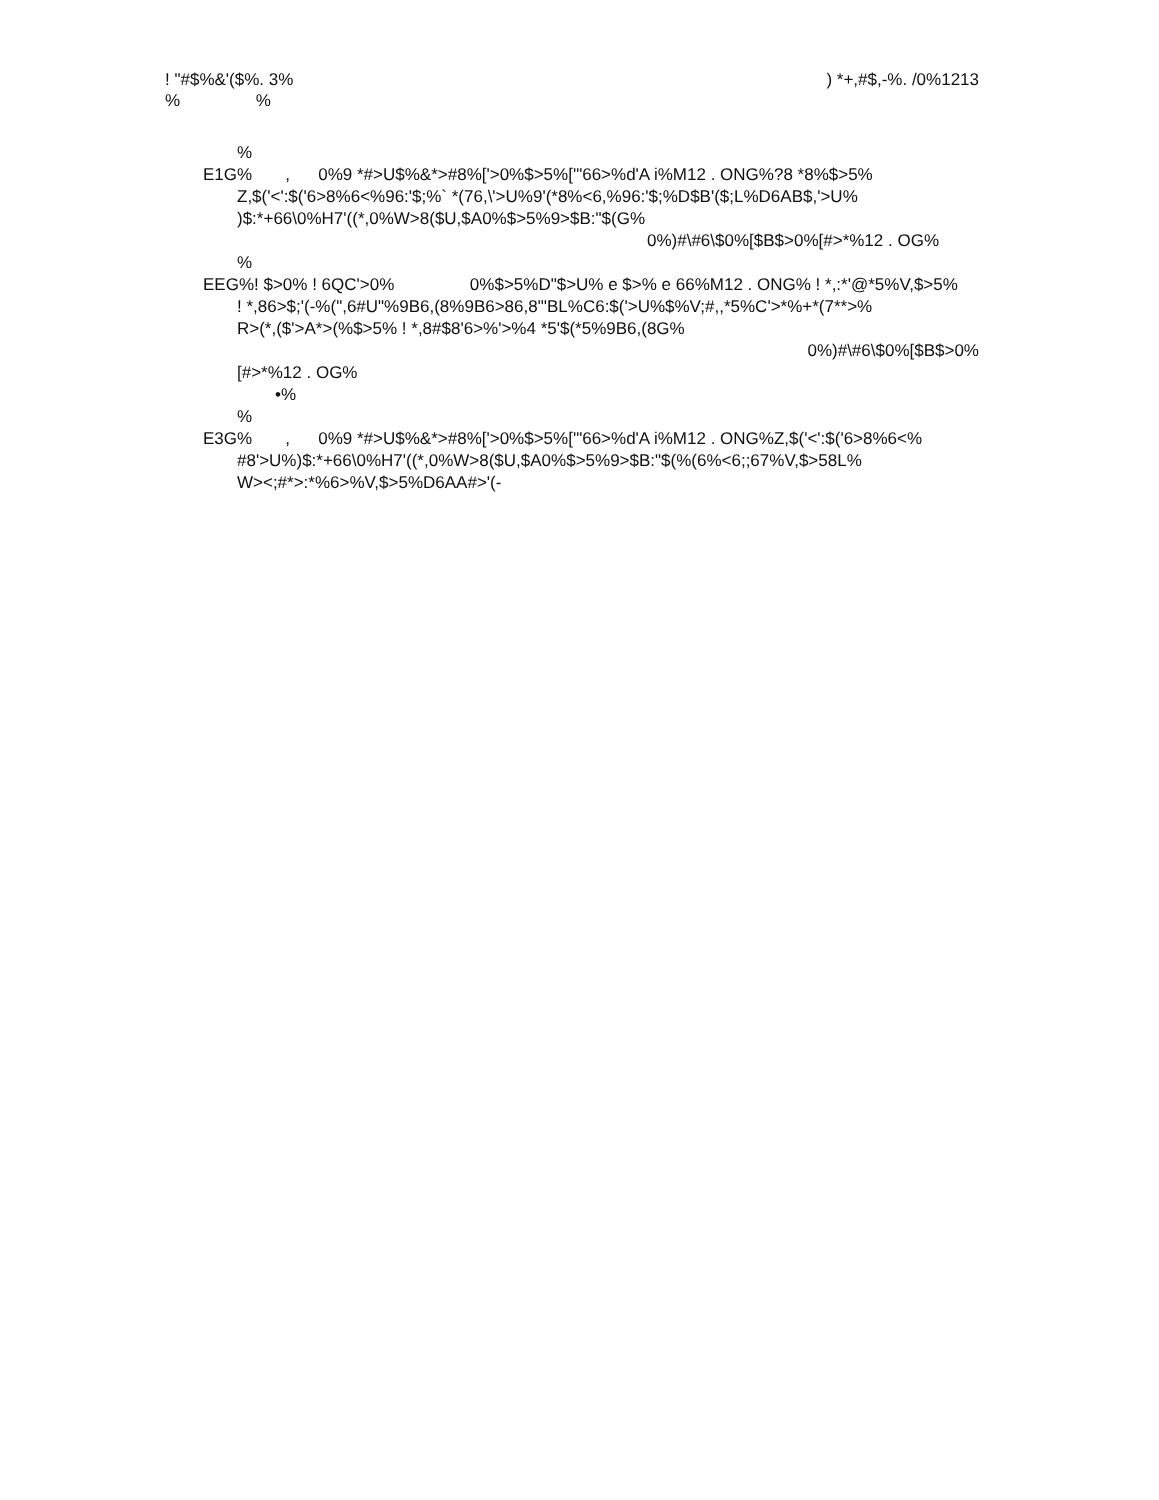! "#$%&'($%. 3%) *+,#$,-%. /0%1213
% %
%
E1G% , 0%9 *#>U$%&*>#8%['>0%$>5%['"66>%d'A i%M12 . ONG%?8 *8%$>5%
Z,$('<':$('6>8%6<%96:'$;%` *(76,\'>U%9'(*8%<6,%96:'$;%D$B'($;L%D6AB$,'>U%
)$:*+66\0%H7'((*,0%W>8($U,$A0%$>5%9>$B:"$(G%
0%)#\#6\$0%[$B$>0%[#>*%12 . OG%
%
EEG%! $>0% ! 6QC'>0% 0%$>5%D"$>U% e $>% e 66%M12 . ONG% ! *,:*'@*5%V,$>5%
! *,86>$;'(-%(",6#U"%9B6,(8%9B6>86,8"'BL%C6:$('>U%$%V;#,,*5%C'>*%+*(7**>%
R>(*,($'>A*>(%$>5% ! *,8#$8'6>%'>%4 *5'$(*5%9B6,(8G%
0%)#\#6\$0%[$B$>0%
[#>*%12 . OG%
•%
%
E3G% , 0%9 *#>U$%&*>#8%['>0%$>5%['"66>%d'A i%M12 . ONG%Z,$('<':$('6>8%6<%
#8'>U%)$:*+66\0%H7'((*,0%W>8($U,$A0%$>5%9>$B:"$(%(6%<6;;67%V,$>58L%
W><;#*>:*%6>%V,$>5%D6AA#>'(-